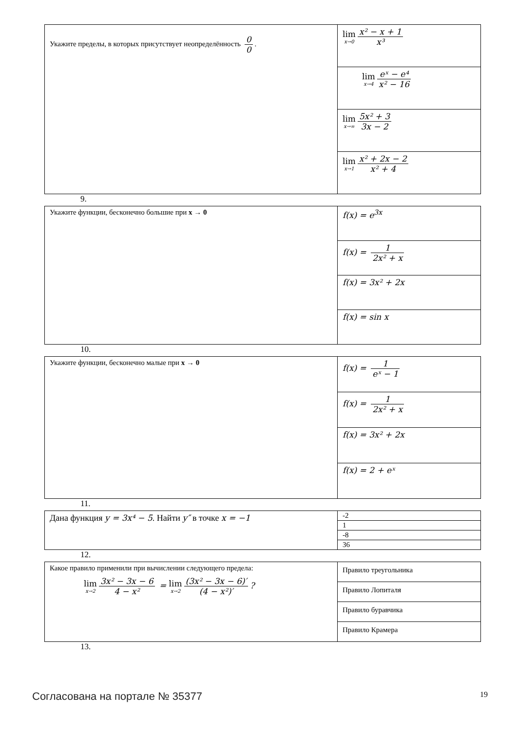| Укажите пределы, в которых присутствует неопределённость 0 0 . | lim x→0 x² − x + 1 x³ |
| | lim x→4 eˣ − e⁴ x² − 16 |
| | lim x→∞ 5x² + 3 3x − 2 |
| | lim x→1 x² + 2x − 2 x² + 4 |
9.
| Укажите функции, бесконечно большие при x → 0 | f(x) = e<sup>3x</sup> |
| | f(x) = 1 2x² + x |
| | f(x) = 3x² + 2x |
| | f(x) = sin x |
10.
| Укажите функции, бесконечно малые при x → 0 | f(x) = 1 eˣ − 1 |
| | f(x) = 1 2x² + x |
| | f(x) = 3x² + 2x |
| | f(x) = 2 + eˣ |
11.
| Дана функция y = 3x⁴ − 5 . Найти y″ в точке x = −1 | -2 |
| | 1 |
| | -8 |
| | 36 |
12.
| Какое правило применили при вычислении следующего предела: lim x→2 3x² − 3x − 6 4 − x² = lim x→2 (3x² − 3x − 6)′ (4 − x²)′ ? | Правило треугольника |
| | Правило Лопиталя |
| | Правило буравчика |
| | Правило Крамера |
13.
Согласована на портале № 35377 19